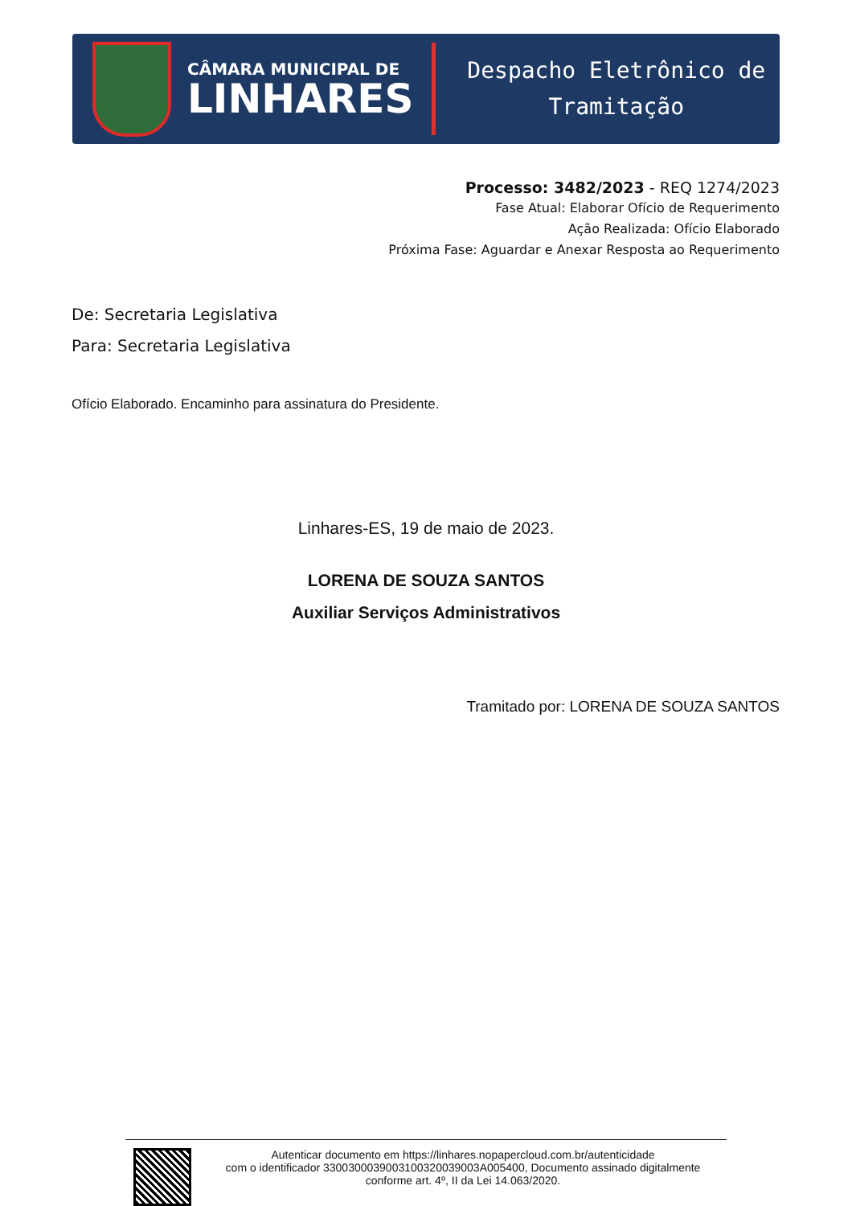CÂMARA MUNICIPAL DE
LINHARES
Despacho Eletrônico de
Tramitação
Processo: 3482/2023 - REQ 1274/2023
Fase Atual: Elaborar Ofício de Requerimento
Ação Realizada: Ofício Elaborado
Próxima Fase: Aguardar e Anexar Resposta ao Requerimento
De: Secretaria Legislativa
Para: Secretaria Legislativa
Ofício Elaborado. Encaminho para assinatura do Presidente.
Linhares-ES, 19 de maio de 2023.
LORENA DE SOUZA SANTOS
Auxiliar Serviços Administrativos
Tramitado por: LORENA DE SOUZA SANTOS
Autenticar documento em https://linhares.nopapercloud.com.br/autenticidade
com o identificador 3300300039003100320039003A005400, Documento assinado digitalmente
conforme art. 4º, II da Lei 14.063/2020.